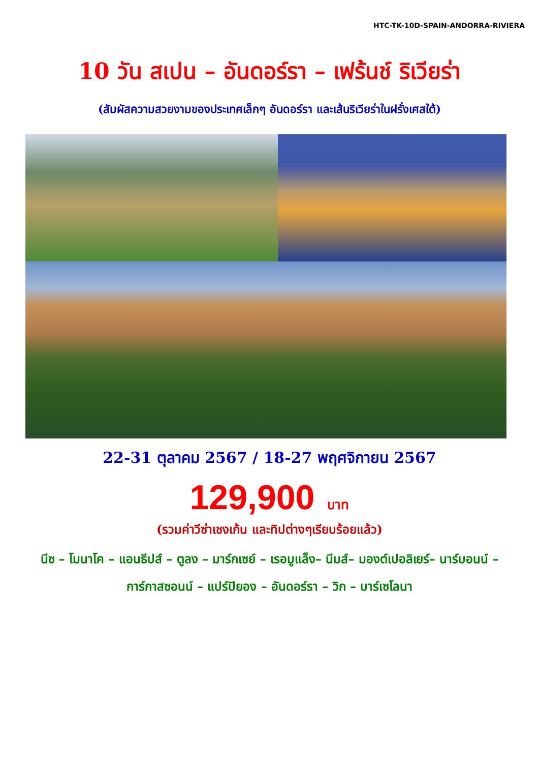HTC-TK-10D-SPAIN-ANDORRA-RIVIERA
10 วัน สเปน – อันดอร์รา – เฟร้นช์ ริเวียร่า
(สัมผัสความสวยงามของประเทศเล็กๆ อันดอร์รา และเส้นริเวียร่าในฝรั่งเศสใต้)
22-31 ตุลาคม 2567 / 18-27 พฤศจิกายน 2567
129,900 บาท
(รวมค่าวีซ่าเชงเก้น และทิปต่างๆเรียบร้อยแล้ว)
นีซ – โมนาโค – แอนธีปส์ – ตูลง – มาร์กเซย์ – เรอมูแล็ง– นีมส์– มองต์เปอลิเยร์– นาร์บอนน์ – การ์กาสซอนน์ – แปร์ปิยอง – อันดอร์รา – วิก – บาร์เซโลนา